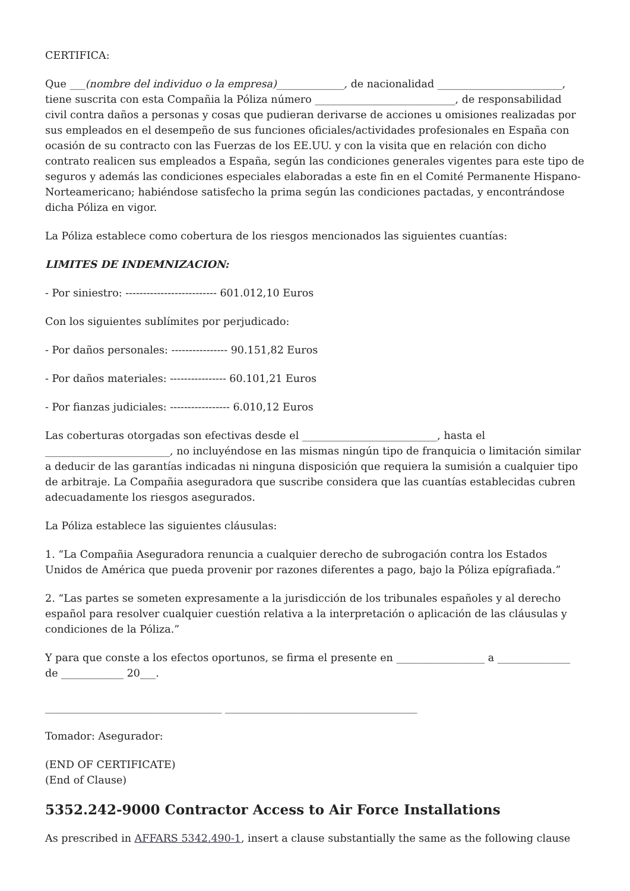CERTIFICA:
Que ___(nombre del individuo o la empresa)_____________, de nacionalidad ________________________, tiene suscrita con esta Compañia la Póliza número ___________________________, de responsabilidad civil contra daños a personas y cosas que pudieran derivarse de acciones u omisiones realizadas por sus empleados en el desempeño de sus funciones oficiales/actividades profesionales en España con ocasión de su contracto con las Fuerzas de los EE.UU. y con la visita que en relación con dicho contrato realicen sus empleados a España, según las condiciones generales vigentes para este tipo de seguros y además las condiciones especiales elaboradas a este fin en el Comité Permanente Hispano-Norteamericano; habiéndose satisfecho la prima según las condiciones pactadas, y encontrándose dicha Póliza en vigor.
La Póliza establece como cobertura de los riesgos mencionados las siguientes cuantías:
LIMITES DE INDEMNIZACION:
- Por siniestro: -------------------------- 601.012,10 Euros
Con los siguientes sublímites por perjudicado:
- Por daños personales: ---------------- 90.151,82 Euros
- Por daños materiales: ---------------- 60.101,21 Euros
- Por fianzas judiciales: ----------------- 6.010,12 Euros
Las coberturas otorgadas son efectivas desde el __________________________, hasta el ________________________, no incluyéndose en las mismas ningún tipo de franquicia o limitación similar a deducir de las garantías indicadas ni ninguna disposición que requiera la sumisión a cualquier tipo de arbitraje. La Compañia aseguradora que suscribe considera que las cuantías establecidas cubren adecuadamente los riesgos asegurados.
La Póliza establece las siguientes cláusulas:
1. “La Compañia Aseguradora renuncia a cualquier derecho de subrogación contra los Estados Unidos de América que pueda provenir por razones diferentes a pago, bajo la Póliza epígrafiada.”
2. “Las partes se someten expresamente a la jurisdicción de los tribunales españoles y al derecho español para resolver cualquier cuestión relativa a la interpretación o aplicación de las cláusulas y condiciones de la Póliza.”
Y para que conste a los efectos oportunos, se firma el presente en _________________ a ______________ de ____________ 20___.
__________________________________ _____________________________________
Tomador: Asegurador:
(END OF CERTIFICATE)
(End of Clause)
5352.242-9000 Contractor Access to Air Force Installations
As prescribed in AFFARS 5342.490-1, insert a clause substantially the same as the following clause